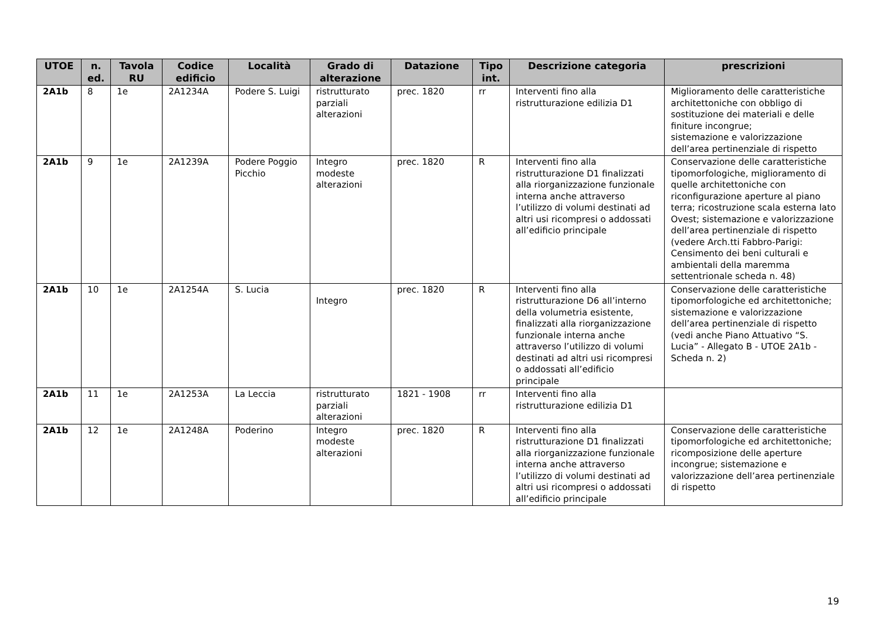| UTOE | n. ed. | Tavola RU | Codice edificio | Località | Grado di alterazione | Datazione | Tipo int. | Descrizione categoria | prescrizioni |
| --- | --- | --- | --- | --- | --- | --- | --- | --- | --- |
| 2A1b | 8 | 1e | 2A1234A | Podere S. Luigi | ristrutturato parziali alterazioni | prec. 1820 | rr | Interventi fino alla ristrutturazione edilizia D1 | Miglioramento delle caratteristiche architettoniche con obbligo di sostituzione dei materiali e delle finiture incongrue; sistemazione e valorizzazione dell’area pertinenziale di rispetto |
| 2A1b | 9 | 1e | 2A1239A | Podere Poggio Picchio | Integro modeste alterazioni | prec. 1820 | R | Interventi fino alla ristrutturazione D1 finalizzati alla riorganizzazione funzionale interna anche attraverso l’utilizzo di volumi destinati ad altri usi ricompresi o addossati all’edificio principale | Conservazione delle caratteristiche tipomorfologiche, miglioramento di quelle architettoniche con riconfigurazione aperture al piano terra; ricostruzione scala esterna lato Ovest; sistemazione e valorizzazione dell’area pertinenziale di rispetto (vedere Arch.tti Fabbro-Parigi: Censimento dei beni culturali e ambientali della maremma settentrionale scheda n. 48) |
| 2A1b | 10 | 1e | 2A1254A | S. Lucia | Integro | prec. 1820 | R | Interventi fino alla ristrutturazione D6 all’interno della volumetria esistente, finalizzati alla riorganizzazione funzionale interna anche attraverso l’utilizzo di volumi destinati ad altri usi ricompresi o addossati all’edificio principale | Conservazione delle caratteristiche tipomorfologiche ed architettoniche; sistemazione e valorizzazione dell’area pertinenziale di rispetto (vedi anche Piano Attuativo “S. Lucia” - Allegato B - UTOE 2A1b - Scheda n. 2) |
| 2A1b | 11 | 1e | 2A1253A | La Leccia | ristrutturato parziali alterazioni | 1821 - 1908 | rr | Interventi fino alla ristrutturazione edilizia D1 | |
| 2A1b | 12 | 1e | 2A1248A | Poderino | Integro modeste alterazioni | prec. 1820 | R | Interventi fino alla ristrutturazione D1 finalizzati alla riorganizzazione funzionale interna anche attraverso l’utilizzo di volumi destinati ad altri usi ricompresi o addossati all’edificio principale | Conservazione delle caratteristiche tipomorfologiche ed architettoniche; ricomposizione delle aperture incongrue; sistemazione e valorizzazione dell’area pertinenziale di rispetto |
19